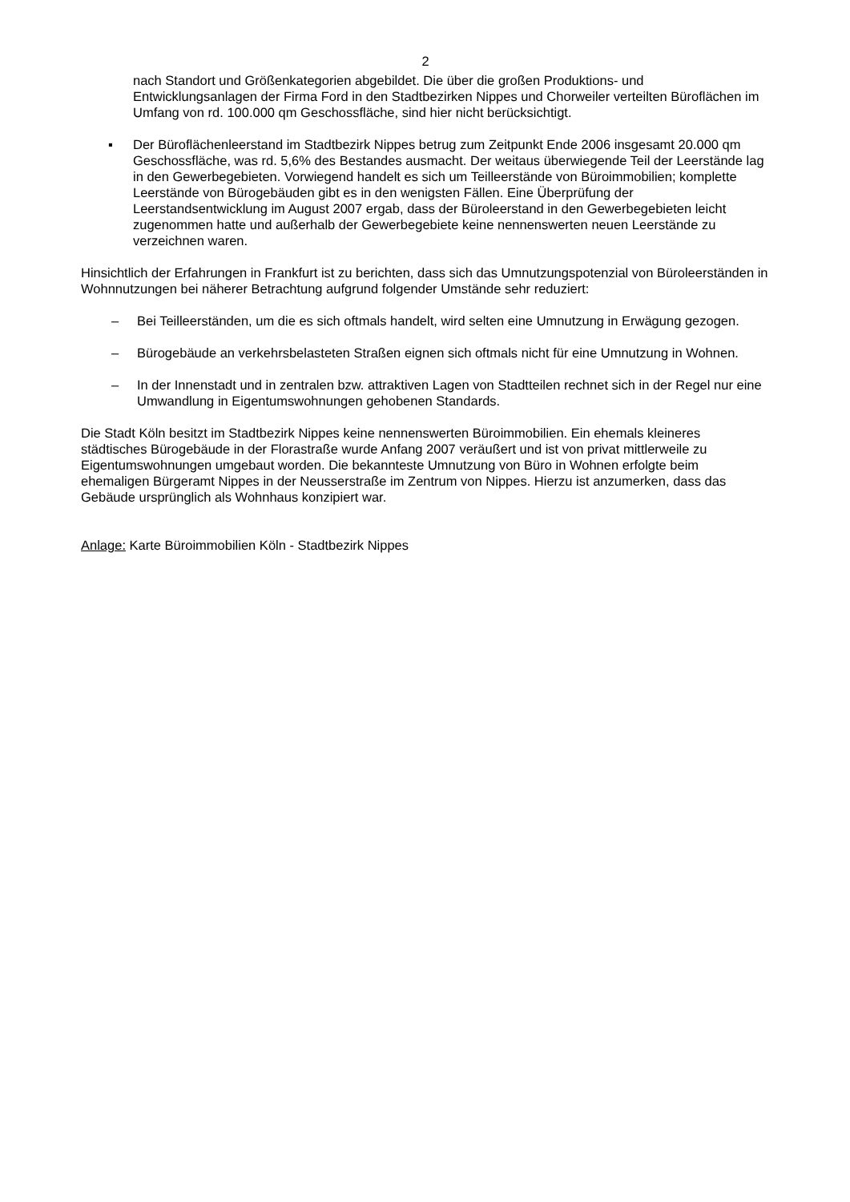2
nach Standort und Größenkategorien abgebildet. Die über die großen Produktions- und Entwicklungsanlagen der Firma Ford in den Stadtbezirken Nippes und Chorweiler verteilten Büroflächen im Umfang von rd. 100.000 qm Geschossfläche, sind hier nicht berücksichtigt.
▪ Der Büroflächenleerstand im Stadtbezirk Nippes betrug zum Zeitpunkt Ende 2006 insgesamt 20.000 qm Geschossfläche, was rd. 5,6% des Bestandes ausmacht. Der weitaus überwiegende Teil der Leerstände lag in den Gewerbegebieten. Vorwiegend handelt es sich um Teilleerstände von Büroimmobilien; komplette Leerstände von Bürogebäuden gibt es in den wenigsten Fällen. Eine Überprüfung der Leerstandsentwicklung im August 2007 ergab, dass der Büroleerstand in den Gewerbegebieten leicht zugenommen hatte und außerhalb der Gewerbegebiete keine nennenswerten neuen Leerstände zu verzeichnen waren.
Hinsichtlich der Erfahrungen in Frankfurt ist zu berichten, dass sich das Umnutzungspotenzial von Büroleerständen in Wohnnutzungen bei näherer Betrachtung aufgrund folgender Umstände sehr reduziert:
– Bei Teilleerständen, um die es sich oftmals handelt, wird selten eine Umnutzung in Erwägung gezogen.
– Bürogebäude an verkehrsbelasteten Straßen eignen sich oftmals nicht für eine Umnutzung in Wohnen.
– In der Innenstadt und in zentralen bzw. attraktiven Lagen von Stadtteilen rechnet sich in der Regel nur eine Umwandlung in Eigentumswohnungen gehobenen Standards.
Die Stadt Köln besitzt im Stadtbezirk Nippes keine nennenswerten Büroimmobilien. Ein ehemals kleineres städtisches Bürogebäude in der Florastraße wurde Anfang 2007 veräußert und ist von privat mittlerweile zu Eigentumswohnungen umgebaut worden. Die bekannteste Umnutzung von Büro in Wohnen erfolgte beim ehemaligen Bürgeramt Nippes in der Neusserstraße im Zentrum von Nippes. Hierzu ist anzumerken, dass das Gebäude ursprünglich als Wohnhaus konzipiert war.
Anlage: Karte Büroimmobilien Köln - Stadtbezirk Nippes